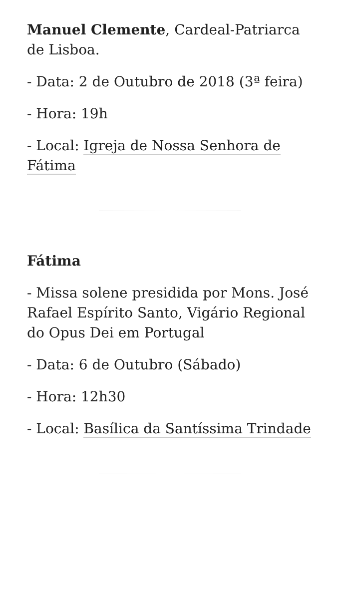Manuel Clemente, Cardeal-Patriarca de Lisboa.
- Data: 2 de Outubro de 2018 (3ª feira)
- Hora: 19h
- Local: Igreja de Nossa Senhora de Fátima
Fátima
- Missa solene presidida por Mons. José Rafael Espírito Santo, Vigário Regional do Opus Dei em Portugal
- Data: 6 de Outubro (Sábado)
- Hora: 12h30
- Local: Basílica da Santíssima Trindade